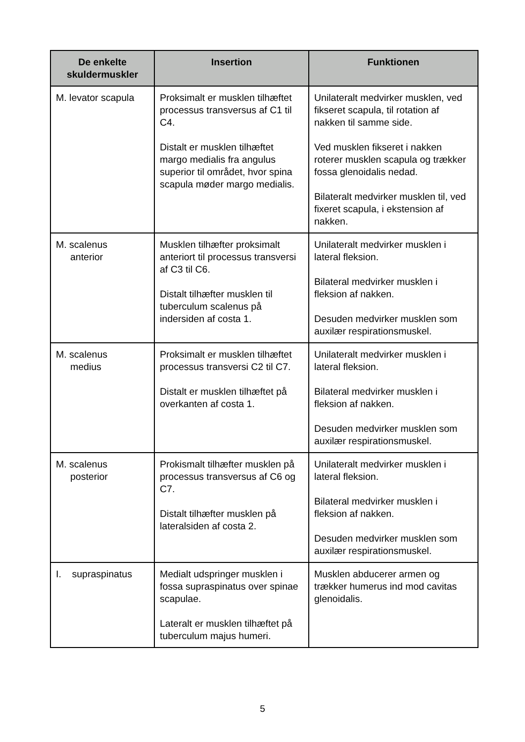| De enkelte skuldermuskler | Insertion | Funktionen |
| --- | --- | --- |
| M. levator scapula | Proksimalt er musklen tilhæftet processus transversus af C1 til C4. Distalt er musklen tilhæftet margo medialis fra angulus superior til området, hvor spina scapula møder margo medialis. | Unilateralt medvirker musklen, ved fikseret scapula, til rotation af nakken til samme side. Ved musklen fikseret i nakken roterer musklen scapula og trækker fossa glenoidalis nedad. Bilateralt medvirker musklen til, ved fixeret scapula, i ekstension af nakken. |
| M. scalenus anterior | Musklen tilhæfter proksimalt anteriort til processus transversi af C3 til C6. Distalt tilhæfter musklen til tuberculum scalenus på indersiden af costa 1. | Unilateralt medvirker musklen i lateral fleksion. Bilateral medvirker musklen i fleksion af nakken. Desuden medvirker musklen som auxilær respirationsmuskel. |
| M. scalenus medius | Proksimalt er musklen tilhæftet processus transversi C2 til C7. Distalt er musklen tilhæftet på overkanten af costa 1. | Unilateralt medvirker musklen i lateral fleksion. Bilateral medvirker musklen i fleksion af nakken. Desuden medvirker musklen som auxilær respirationsmuskel. |
| M. scalenus posterior | Prokismalt tilhæfter musklen på processus transversus af C6 og C7. Distalt tilhæfter musklen på lateralsiden af costa 2. | Unilateralt medvirker musklen i lateral fleksion. Bilateral medvirker musklen i fleksion af nakken. Desuden medvirker musklen som auxilær respirationsmuskel. |
| I. supraspinatus | Medialt udspringer musklen i fossa supraspinatus over spinae scapulae. Lateralt er musklen tilhæftet på tuberculum majus humeri. | Musklen abducerer armen og trækker humerus ind mod cavitas glenoidalis. |
5